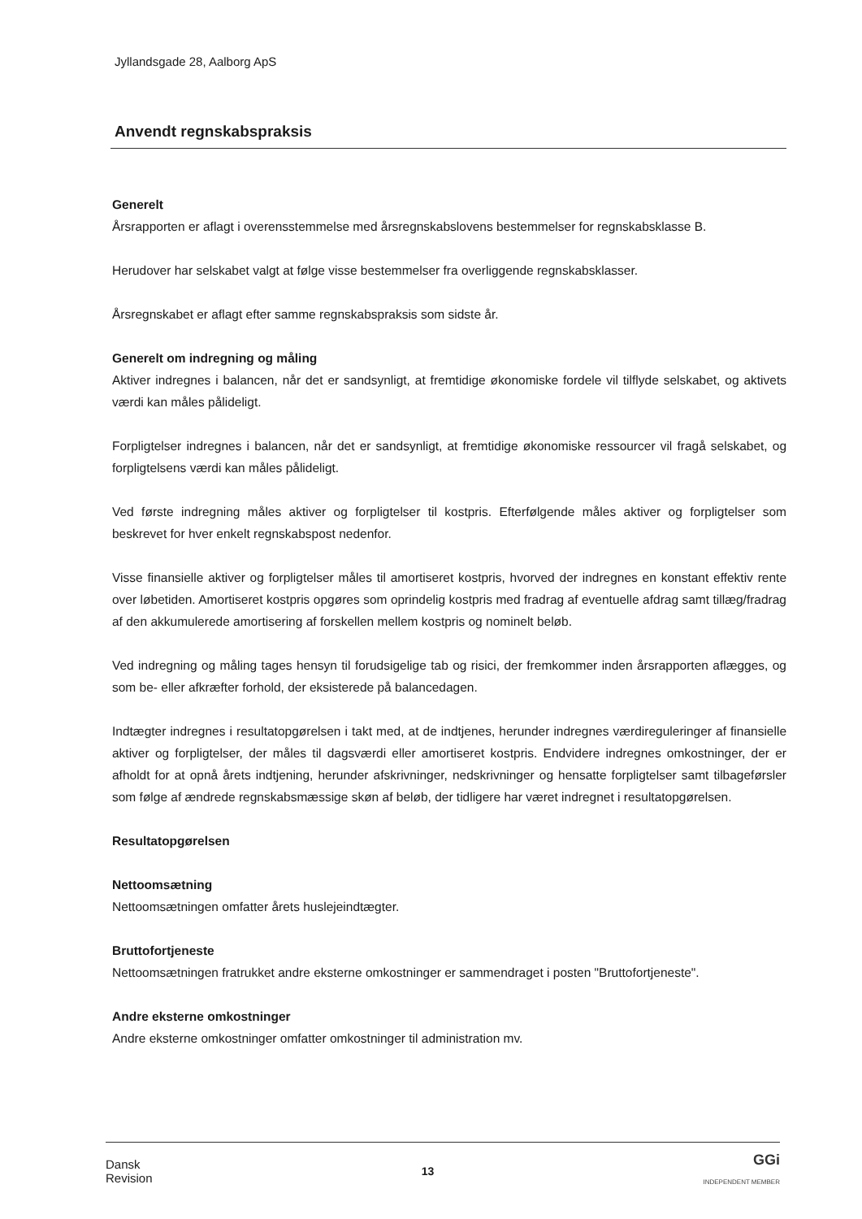Jyllandsgade 28, Aalborg ApS
Anvendt regnskabspraksis
Generelt
Årsrapporten er aflagt i overensstemmelse med årsregnskabslovens bestemmelser for regnskabsklasse B.
Herudover har selskabet valgt at følge visse bestemmelser fra overliggende regnskabsklasser.
Årsregnskabet er aflagt efter samme regnskabspraksis som sidste år.
Generelt om indregning og måling
Aktiver indregnes i balancen, når det er sandsynligt, at fremtidige økonomiske fordele vil tilflyde selskabet, og aktivets værdi kan måles pålideligt.
Forpligtelser indregnes i balancen, når det er sandsynligt, at fremtidige økonomiske ressourcer vil fragå selskabet, og forpligtelsens værdi kan måles pålideligt.
Ved første indregning måles aktiver og forpligtelser til kostpris. Efterfølgende måles aktiver og forpligtelser som beskrevet for hver enkelt regnskabspost nedenfor.
Visse finansielle aktiver og forpligtelser måles til amortiseret kostpris, hvorved der indregnes en konstant effektiv rente over løbetiden. Amortiseret kostpris opgøres som oprindelig kostpris med fradrag af eventuelle afdrag samt tillæg/fradrag af den akkumulerede amortisering af forskellen mellem kostpris og nominelt beløb.
Ved indregning og måling tages hensyn til forudsigelige tab og risici, der fremkommer inden årsrapporten aflægges, og som be- eller afkræfter forhold, der eksisterede på balancedagen.
Indtægter indregnes i resultatopgørelsen i takt med, at de indtjenes, herunder indregnes værdireguleringer af finansielle aktiver og forpligtelser, der måles til dagsværdi eller amortiseret kostpris. Endvidere indregnes omkostninger, der er afholdt for at opnå årets indtjening, herunder afskrivninger, nedskrivninger og hensatte forpligtelser samt tilbageførsler som følge af ændrede regnskabsmæssige skøn af beløb, der tidligere har været indregnet i resultatopgørelsen.
Resultatopgørelsen
Nettoomsætning
Nettoomsætningen omfatter årets huslejeindtægter.
Bruttofortjeneste
Nettoomsætningen fratrukket andre eksterne omkostninger er sammendraget i posten "Bruttofortjeneste".
Andre eksterne omkostninger
Andre eksterne omkostninger omfatter omkostninger til administration mv.
Dansk
Revision
13
GGi
INDEPENDENT MEMBER